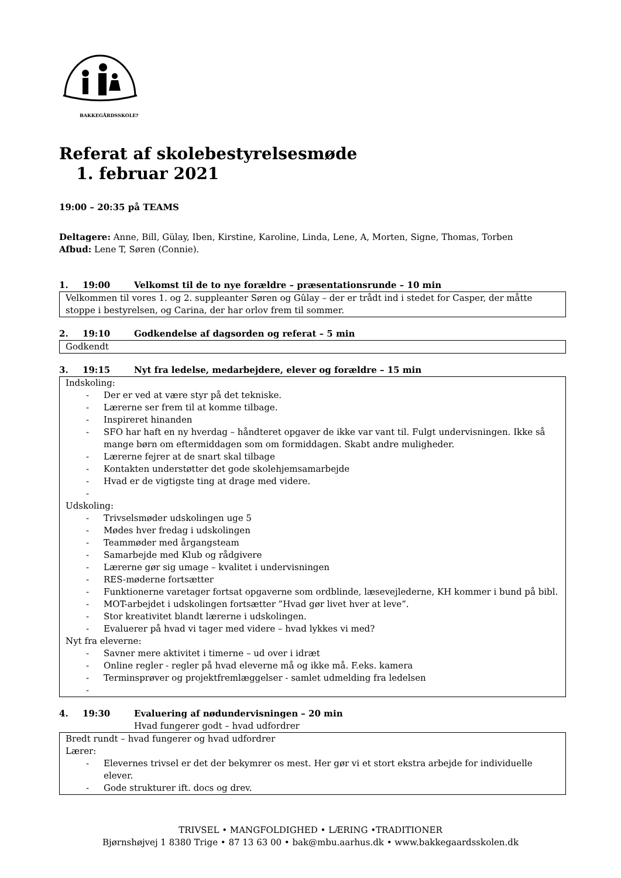BAKKEGÅRDSSKOLEN
Referat af skolebestyrelsesmøde
1. februar 2021
19:00 – 20:35 på TEAMS
Deltagere: Anne, Bill, Gülay, Iben, Kirstine, Karoline, Linda, Lene, A, Morten, Signe, Thomas, Torben
Afbud: Lene T, Søren (Connie).
1. 19:00 Velkomst til de to nye forældre – præsentationsrunde – 10 min
Velkommen til vores 1. og 2. suppleanter Søren og Gûlay – der er trådt ind i stedet for Casper, der måtte stoppe i bestyrelsen, og Carina, der har orlov frem til sommer.
2. 19:10 Godkendelse af dagsorden og referat – 5 min
Godkendt
3. 19:15 Nyt fra ledelse, medarbejdere, elever og forældre – 15 min
Indskoling:
- Der er ved at være styr på det tekniske.
- Lærerne ser frem til at komme tilbage.
- Inspireret hinanden
- SFO har haft en ny hverdag – håndteret opgaver de ikke var vant til. Fulgt undervisningen. Ikke så mange børn om eftermiddagen som om formiddagen. Skabt andre muligheder.
- Lærerne fejrer at de snart skal tilbage
- Kontakten understøtter det gode skolehjemsamarbejde
- Hvad er de vigtigste ting at drage med videre.
-
Udskoling:
- Trivselsmøder udskolingen uge 5
- Mødes hver fredag i udskolingen
- Teammøder med årgangsteam
- Samarbejde med Klub og rådgivere
- Lærerne gør sig umage – kvalitet i undervisningen
- RES-møderne fortsætter
- Funktionerne varetager fortsat opgaverne som ordblinde, læsevejlederne, KH kommer i bund på bibl.
- MOT-arbejdet i udskolingen fortsætter ”Hvad gør livet hver at leve”.
- Stor kreativitet blandt lærerne i udskolingen.
- Evaluerer på hvad vi tager med videre – hvad lykkes vi med?
Nyt fra eleverne:
- Savner mere aktivitet i timerne – ud over i idræt
- Online regler - regler på hvad eleverne må og ikke må. F.eks. kamera
- Terminsprøver og projektfremlæggelser - samlet udmelding fra ledelsen
-
4. 19:30 Evaluering af nødundervisningen – 20 min
Hvad fungerer godt – hvad udfordrer
Bredt rundt – hvad fungerer og hvad udfordrer
Lærer:
- Elevernes trivsel er det der bekymrer os mest. Her gør vi et stort ekstra arbejde for individuelle elever.
- Gode strukturer ift. docs og drev.
TRIVSEL • MANGFOLDIGHED • LÆRING •TRADITIONER
Bjørnshøjvej 1 8380 Trige • 87 13 63 00 • bak@mbu.aarhus.dk • www.bakkegaardsskolen.dk